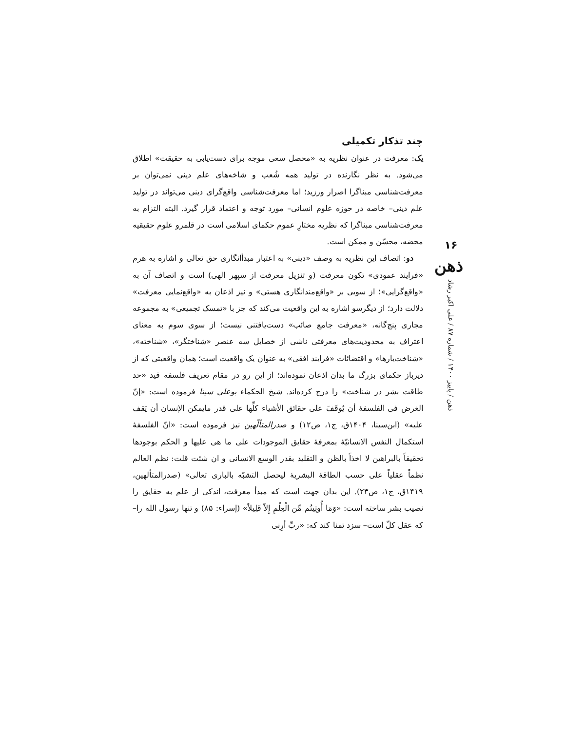چند تذکار تکمیلی
یک: معرفت در عنوان نظریه به «محصل سعی موجه برای دست‌یابی به حقیقت» اطلاق می‌شود. به نظر نگارنده در تولید همه شُعب و شاخه‌های علم دینی نمی‌توان بر معرفت‌شناسی مبناگرا اصرار ورزید؛ اما معرفت‌شناسی واقع‌گرای دینی می‌تواند در تولید علم دینی– خاصه در حوزه علوم انسانی– مورد توجه و اعتماد قرار گیرد. البته التزام به معرفت‌شناسی مبناگرا که نظریه مختارِ عموم حکمای اسلامی است در قلمرو علوم حقیقیه محضه، محسّن و ممکن است.
دو: اتصاف این نظریه به وصف «دینی» به اعتبار مبدأانگاری حق تعالی و اشاره به هرم «فرایند عمودی» تکون معرفت (و تنزیل معرفت از سپهر الهی) است و اتصاف آن به «واقع‌گرایی»؛ از سویی بر «واقع‌مندانگاری هستی» و نیز اذعان به «واقع‌نمایی معرفت» دلالت دارد؛ از دیگرسو اشاره به این واقعیت می‌کند که جز با «تمسک تجمیعی» به مجموعه مجاری پنج‌گانه، «معرفت جامع صائب» دست‌یافتنی نیست؛ از سوی سوم به معنای اعتراف به محدودیت‌های معرفتی ناشی از خصایل سه عنصر «شناختگر»، «شناخته»، «شناخت‌یارها» و اقتضائات «فرایند افقی» به عنوان یک واقعیت است؛ همان واقعیتی که از دیرباز حکمای بزرگ ما بدان اذعان نموده‌اند؛ از این رو در مقام تعریف فلسفه قید «حد طاقت بشر در شناخت» را درج کرده‌اند. شیخ الحکماء بوعلی سینا فرموده است: «إنّ الغرض فی الفلسفهٔ أن یُوقَفَ علی حقائق الأشیاء کلِّها علی قدر مایمکن الإنسان أن یَقف علیه» (ابن‌سینا، ۱۴۰۴ق، ج۱، ص۱۲) و صدرالمتألّهین نیز فرموده است: «انّ الفلسفهٔ استکمال النفس الانسانیّهٔ بمعرفهٔ حقایق الموجودات علی ما هی علیها و الحکم بوجودها تحقیقاً بالبراهین لا اخذاً بالظن و التقلید بقدر الوسع الانسانی و ان شئت قلت: نظم العالم نظماً عقلیاً علی حسب الطاقهٔ البشریهٔ لیحصل التشبّه بالباری تعالی» (صدرالمتألهین، ۱۴۱۹ق، ج۱، ص۲۳). این بدان جهت است که مبدأ معرفت، اندکی از علم به حقایق را نصیب بشر ساخته است: «وَمَا أُوتِیتُم مِّن الْعِلْمِ إِلاّ قَلِیلاً» (إسراء: ۸۵) و تنها رسول الله را– که عقل کلّ است– سزد تمنا کند که: «ربِّ أرِنی
۱۶
ذهن
ذهن / پاییز ۱۴۰۰ / شماره ۸۷ / علی اکبر رشاد